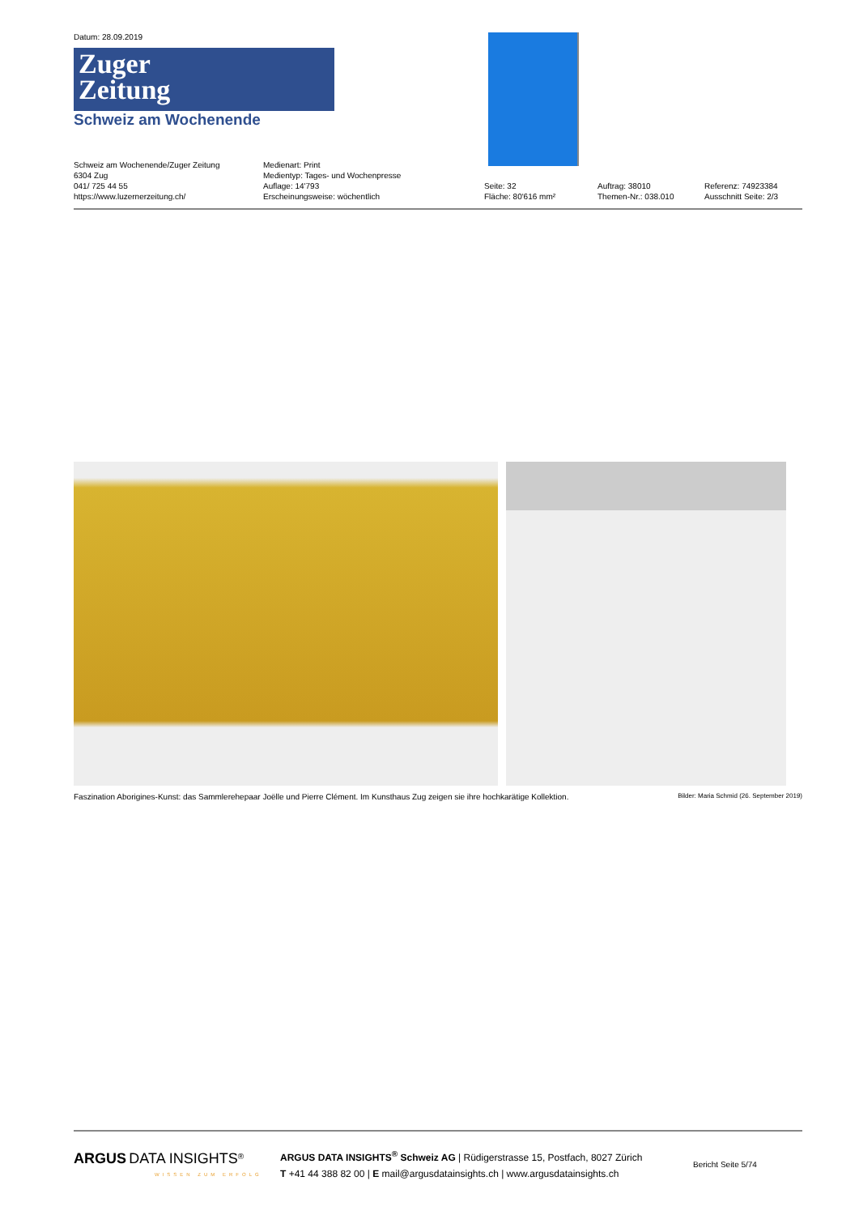Datum: 28.09.2019
Zuger
Zeitung
Schweiz am Wochenende
Schweiz am Wochenende/Zuger Zeitung
6304 Zug
041/ 725 44 55
https://www.luzernerzeitung.ch/
Medienart: Print
Medientyp: Tages- und Wochenpresse
Auflage: 14'793
Erscheinungsweise: wöchentlich
Seite: 32
Fläche: 80'616 mm²
Auftrag: 38010
Themen-Nr.: 038.010
Referenz: 74923384
Ausschnitt Seite: 2/3
Faszination Aborigines-Kunst: das Sammlerehepaar Joëlle und Pierre Clément. Im Kunsthaus Zug zeigen sie ihre hochkarätige Kollektion. Bilder: Maria Schmid (26. September 2019)
ARGUS DATA INSIGHTS<sup>®</sup>
WISSEN ZUM ERFOLG
ARGUS DATA INSIGHTS<sup>®</sup> Schweiz AG | Rüdigerstrasse 15, Postfach, 8027 Zürich
T +41 44 388 82 00 | E mail@argusdatainsights.ch | www.argusdatainsights.ch
Bericht Seite 5/74